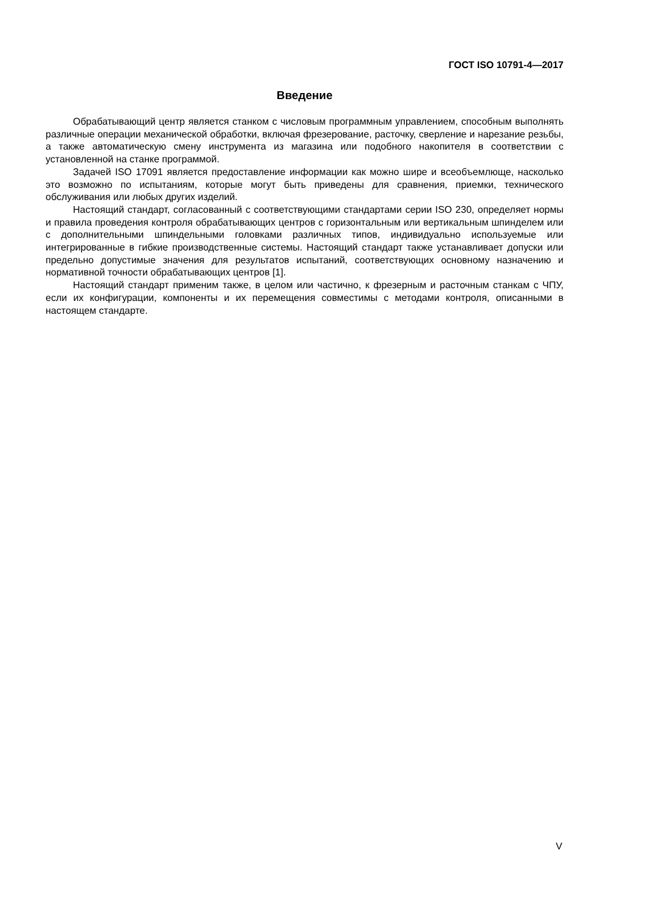ГОСТ ISO 10791-4—2017
Введение
Обрабатывающий центр является станком с числовым программным управлением, способным выполнять различные операции механической обработки, включая фрезерование, расточку, сверление и нарезание резьбы, а также автоматическую смену инструмента из магазина или подобного накопителя в соответствии с установленной на станке программой.
Задачей ISO 17091 является предоставление информации как можно шире и всеобъемлюще, насколько это возможно по испытаниям, которые могут быть приведены для сравнения, приемки, технического обслуживания или любых других изделий.
Настоящий стандарт, согласованный с соответствующими стандартами серии ISO 230, определяет нормы и правила проведения контроля обрабатывающих центров с горизонтальным или вертикальным шпинделем или с дополнительными шпиндельными головками различных типов, индивидуально используемые или интегрированные в гибкие производственные системы. Настоящий стандарт также устанавливает допуски или предельно допустимые значения для результатов испытаний, соответствующих основному назначению и нормативной точности обрабатывающих центров [1].
Настоящий стандарт применим также, в целом или частично, к фрезерным и расточным станкам с ЧПУ, если их конфигурации, компоненты и их перемещения совместимы с методами контроля, описанными в настоящем стандарте.
V